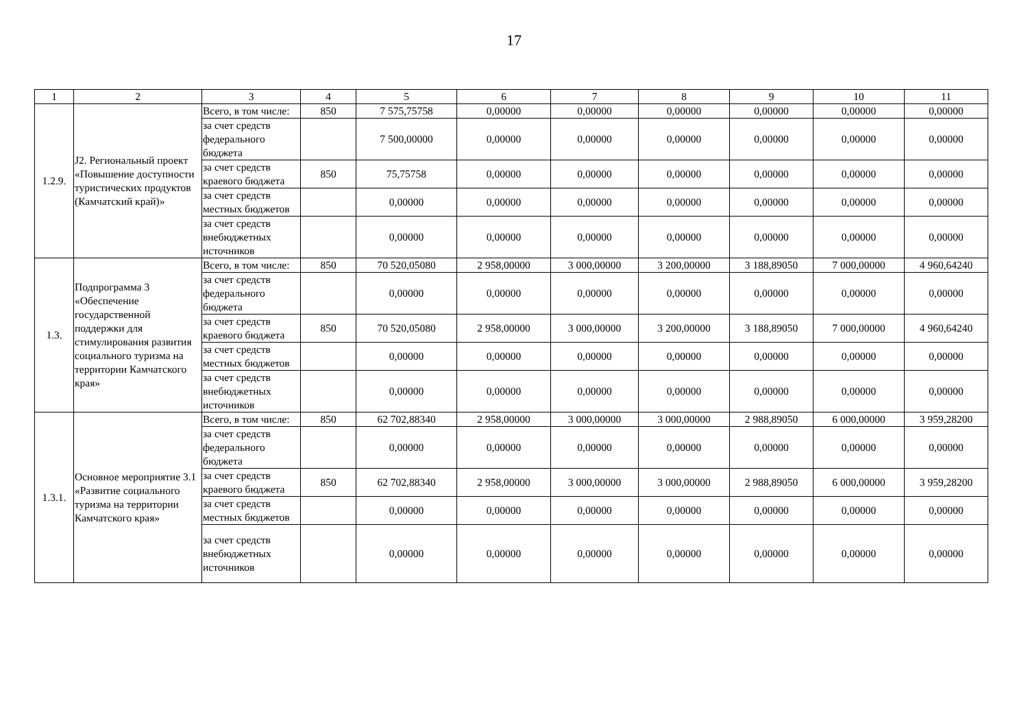17
| 1 | 2 | 3 | 4 | 5 | 6 | 7 | 8 | 9 | 10 | 11 |
| 1.2.9. | J2. Региональный проект «Повышение доступности туристических продуктов (Камчатский край)» | Всего, в том числе: | 850 | 7 575,75758 | 0,00000 | 0,00000 | 0,00000 | 0,00000 | 0,00000 | 0,00000 |
| | | за счет средств федерального бюджета | | 7 500,00000 | 0,00000 | 0,00000 | 0,00000 | 0,00000 | 0,00000 | 0,00000 |
| | | за счет средств краевого бюджета | 850 | 75,75758 | 0,00000 | 0,00000 | 0,00000 | 0,00000 | 0,00000 | 0,00000 |
| | | за счет средств местных бюджетов | | 0,00000 | 0,00000 | 0,00000 | 0,00000 | 0,00000 | 0,00000 | 0,00000 |
| | | за счет средств внебюджетных источников | | 0,00000 | 0,00000 | 0,00000 | 0,00000 | 0,00000 | 0,00000 | 0,00000 |
| 1.3. | Подпрограмма 3 «Обеспечение государственной поддержки для стимулирования развития социального туризма на территории Камчатского края» | Всего, в том числе: | 850 | 70 520,05080 | 2 958,00000 | 3 000,00000 | 3 200,00000 | 3 188,89050 | 7 000,00000 | 4 960,64240 |
| | | за счет средств федерального бюджета | | 0,00000 | 0,00000 | 0,00000 | 0,00000 | 0,00000 | 0,00000 | 0,00000 |
| | | за счет средств краевого бюджета | 850 | 70 520,05080 | 2 958,00000 | 3 000,00000 | 3 200,00000 | 3 188,89050 | 7 000,00000 | 4 960,64240 |
| | | за счет средств местных бюджетов | | 0,00000 | 0,00000 | 0,00000 | 0,00000 | 0,00000 | 0,00000 | 0,00000 |
| | | за счет средств внебюджетных источников | | 0,00000 | 0,00000 | 0,00000 | 0,00000 | 0,00000 | 0,00000 | 0,00000 |
| 1.3.1. | Основное мероприятие 3.1 «Развитие социального туризма на территории Камчатского края» | Всего, в том числе: | 850 | 62 702,88340 | 2 958,00000 | 3 000,00000 | 3 000,00000 | 2 988,89050 | 6 000,00000 | 3 959,28200 |
| | | за счет средств федерального бюджета | | 0,00000 | 0,00000 | 0,00000 | 0,00000 | 0,00000 | 0,00000 | 0,00000 |
| | | за счет средств краевого бюджета | 850 | 62 702,88340 | 2 958,00000 | 3 000,00000 | 3 000,00000 | 2 988,89050 | 6 000,00000 | 3 959,28200 |
| | | за счет средств местных бюджетов | | 0,00000 | 0,00000 | 0,00000 | 0,00000 | 0,00000 | 0,00000 | 0,00000 |
| | | за счет средств внебюджетных источников | | 0,00000 | 0,00000 | 0,00000 | 0,00000 | 0,00000 | 0,00000 | 0,00000 |